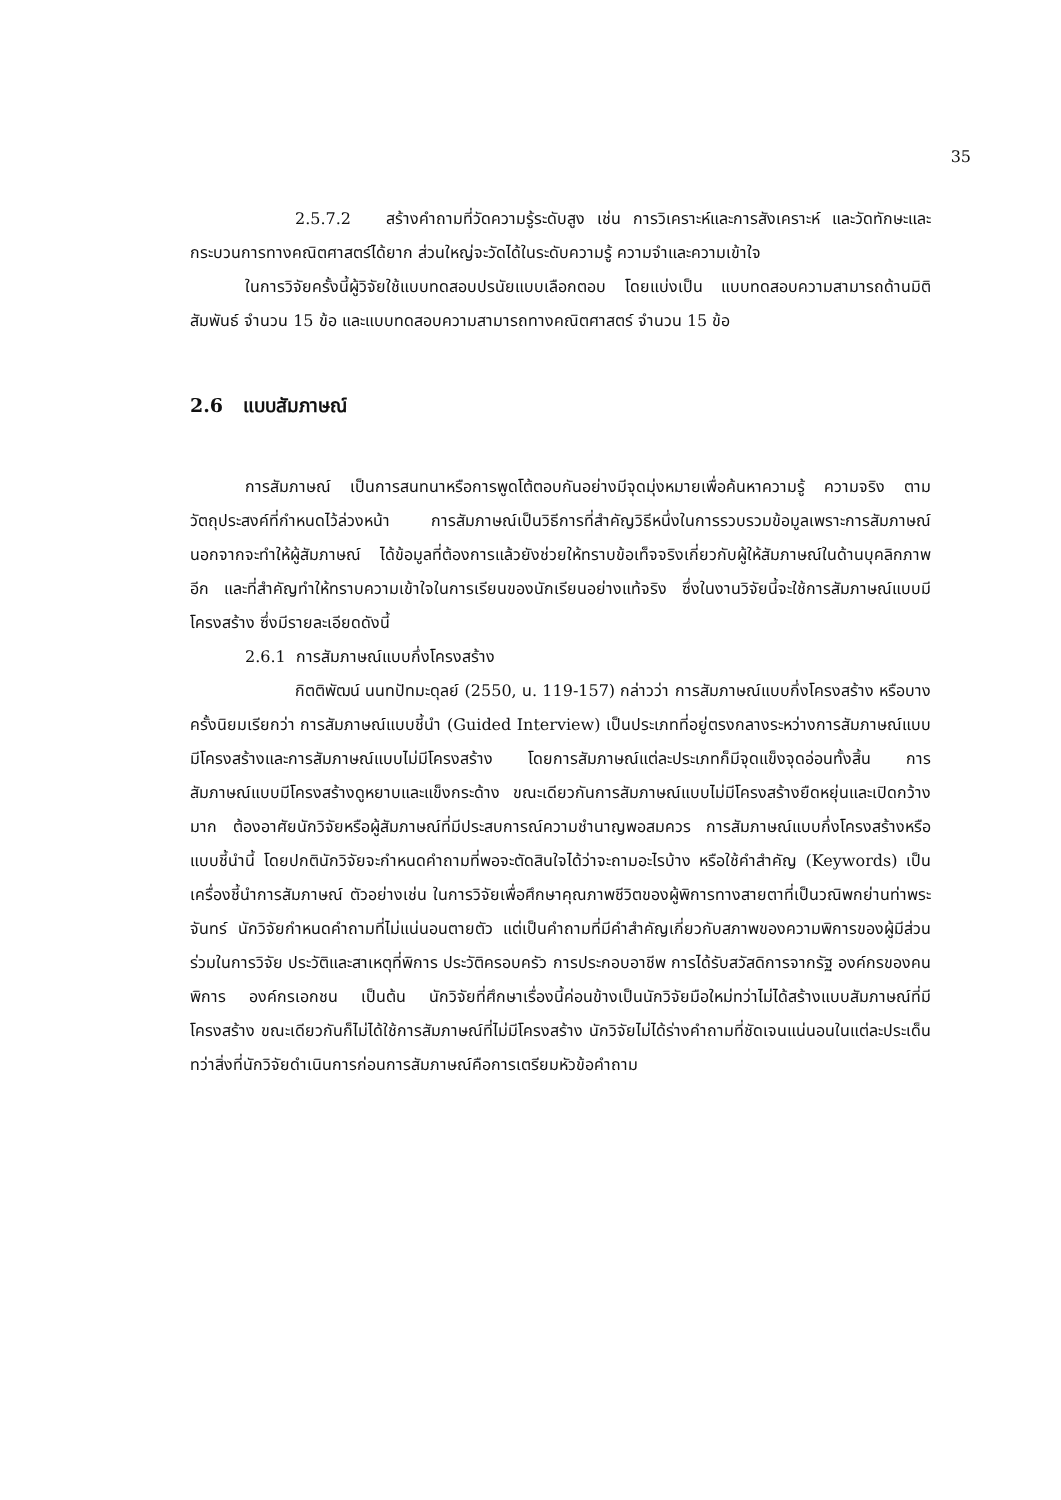35
2.5.7.2 สร้างคำถามที่วัดความรู้ระดับสูง เช่น การวิเคราะห์และการสังเคราะห์ และวัดทักษะและกระบวนการทางคณิตศาสตร์ได้ยาก ส่วนใหญ่จะวัดได้ในระดับความรู้ ความจำและความเข้าใจ
ในการวิจัยครั้งนี้ผู้วิจัยใช้แบบทดสอบปรนัยแบบเลือกตอบ โดยแบ่งเป็น แบบทดสอบความสามารถด้านมิติสัมพันธ์ จำนวน 15 ข้อ และแบบทดสอบความสามารถทางคณิตศาสตร์ จำนวน 15 ข้อ
2.6 แบบสัมภาษณ์
การสัมภาษณ์ เป็นการสนทนาหรือการพูดโต้ตอบกันอย่างมีจุดมุ่งหมายเพื่อค้นหาความรู้ ความจริง ตามวัตถุประสงค์ที่กำหนดไว้ล่วงหน้า การสัมภาษณ์เป็นวิธีการที่สำคัญวิธีหนึ่งในการรวบรวมข้อมูลเพราะการสัมภาษณ์นอกจากจะทำให้ผู้สัมภาษณ์ ได้ข้อมูลที่ต้องการแล้วยังช่วยให้ทราบข้อเท็จจริงเกี่ยวกับผู้ให้สัมภาษณ์ในด้านบุคลิกภาพอีก และที่สำคัญทำให้ทราบความเข้าใจในการเรียนของนักเรียนอย่างแท้จริง ซึ่งในงานวิจัยนี้จะใช้การสัมภาษณ์แบบมีโครงสร้าง ซึ่งมีรายละเอียดดังนี้
2.6.1 การสัมภาษณ์แบบกึ่งโครงสร้าง
กิตติพัฒน์ นนทปัทมะดุลย์ (2550, น. 119-157) กล่าวว่า การสัมภาษณ์แบบกึ่งโครงสร้าง หรือบางครั้งนิยมเรียกว่า การสัมภาษณ์แบบชี้นำ (Guided Interview) เป็นประเภทที่อยู่ตรงกลางระหว่างการสัมภาษณ์แบบมีโครงสร้างและการสัมภาษณ์แบบไม่มีโครงสร้าง โดยการสัมภาษณ์แต่ละประเภทก็มีจุดแข็งจุดอ่อนทั้งสิ้น การสัมภาษณ์แบบมีโครงสร้างดูหยาบและแข็งกระด้าง ขณะเดียวกันการสัมภาษณ์แบบไม่มีโครงสร้างยืดหยุ่นและเปิดกว้างมาก ต้องอาศัยนักวิจัยหรือผู้สัมภาษณ์ที่มีประสบการณ์ความชำนาญพอสมควร การสัมภาษณ์แบบกึ่งโครงสร้างหรือแบบชี้นำนี้ โดยปกตินักวิจัยจะกำหนดคำถามที่พอจะตัดสินใจได้ว่าจะถามอะไรบ้าง หรือใช้คำสำคัญ (Keywords) เป็นเครื่องชี้นำการสัมภาษณ์ ตัวอย่างเช่น ในการวิจัยเพื่อศึกษาคุณภาพชีวิตของผู้พิการทางสายตาที่เป็นวณิพกย่านท่าพระจันทร์ นักวิจัยกำหนดคำถามที่ไม่แน่นอนตายตัว แต่เป็นคำถามที่มีคำสำคัญเกี่ยวกับสภาพของความพิการของผู้มีส่วนร่วมในการวิจัย ประวัติและสาเหตุที่พิการ ประวัติครอบครัว การประกอบอาชีพ การได้รับสวัสดิการจากรัฐ องค์กรของคนพิการ องค์กรเอกชน เป็นต้น นักวิจัยที่ศึกษาเรื่องนี้ค่อนข้างเป็นนักวิจัยมือใหม่ทว่าไม่ได้สร้างแบบสัมภาษณ์ที่มีโครงสร้าง ขณะเดียวกันก็ไม่ได้ใช้การสัมภาษณ์ที่ไม่มีโครงสร้าง นักวิจัยไม่ได้ร่างคำถามที่ชัดเจนแน่นอนในแต่ละประเด็น ทว่าสิ่งที่นักวิจัยดำเนินการก่อนการสัมภาษณ์คือการเตรียมหัวข้อคำถาม